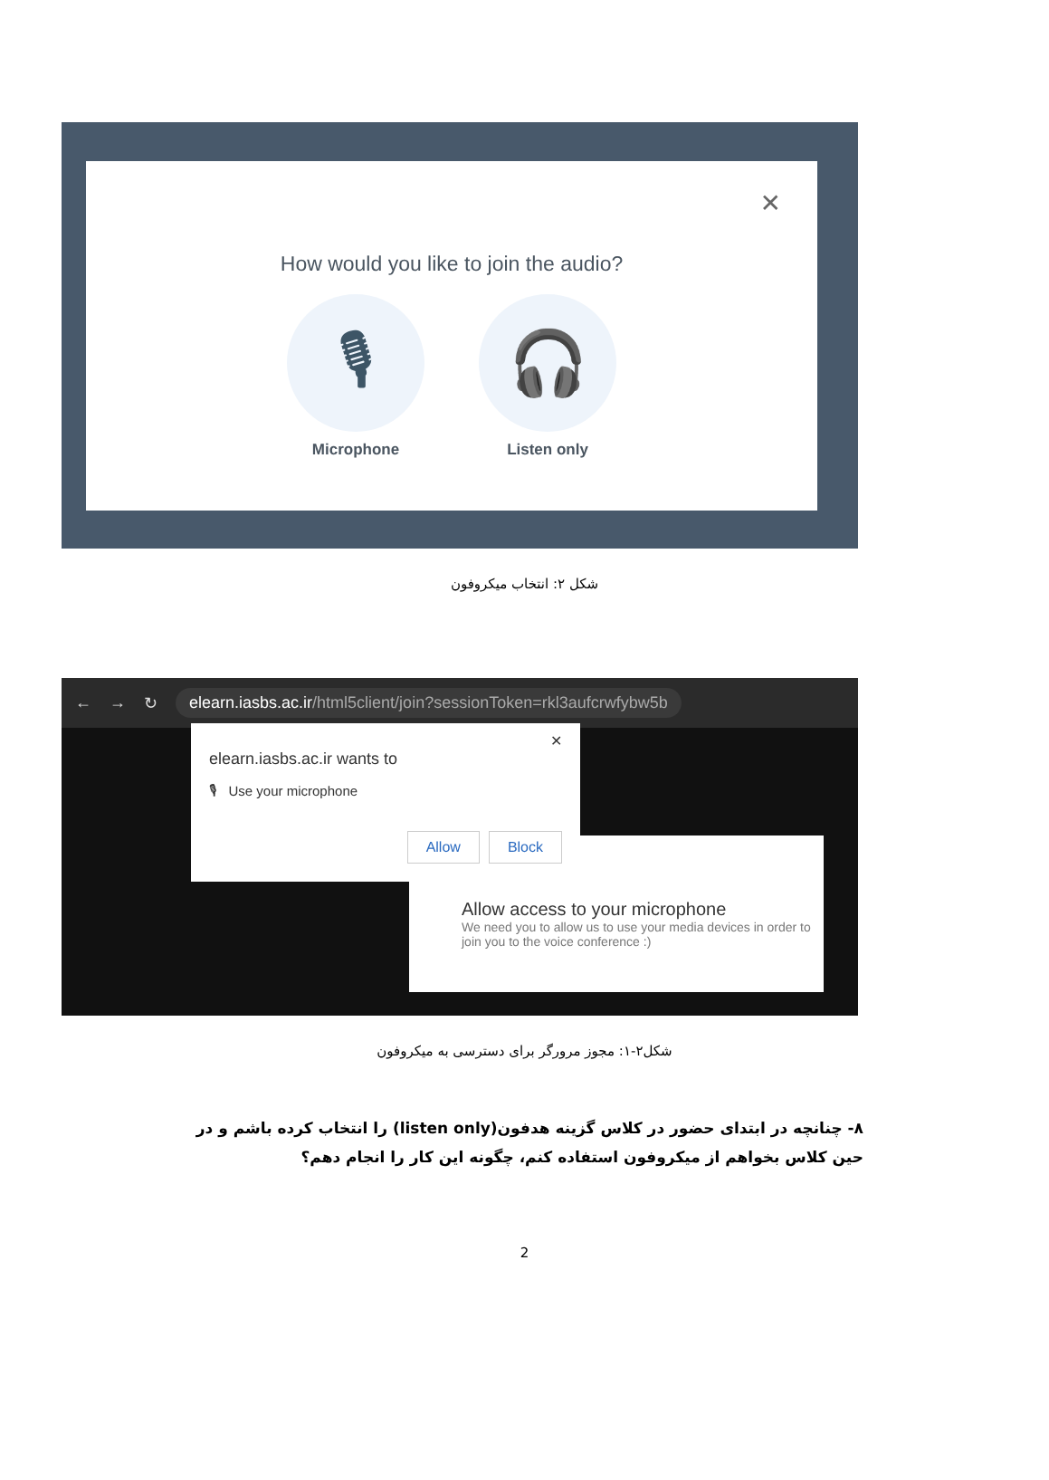✕
How would you like to join the audio?
🎙
Microphone
🎧
Listen only
شکل ۲: انتخاب میکروفون
← → ↻ elearn.iasbs.ac.ir/html5client/join?sessionToken=rkl3aufcrwfybw5b
Allow access to your microphone
We need you to allow us to use your media devices in order to join you to the voice conference :)
✕
elearn.iasbs.ac.ir wants to
🎙 Use your microphone
Allow Block
شکل۲-۱: مجوز مرورگر برای دسترسی به میکروفون
۸- چنانچه در ابتدای حضور در کلاس گزینه هدفون(listen only) را انتخاب کرده باشم و در حین کلاس بخواهم از میکروفون استفاده کنم، چگونه این کار را انجام دهم؟
2